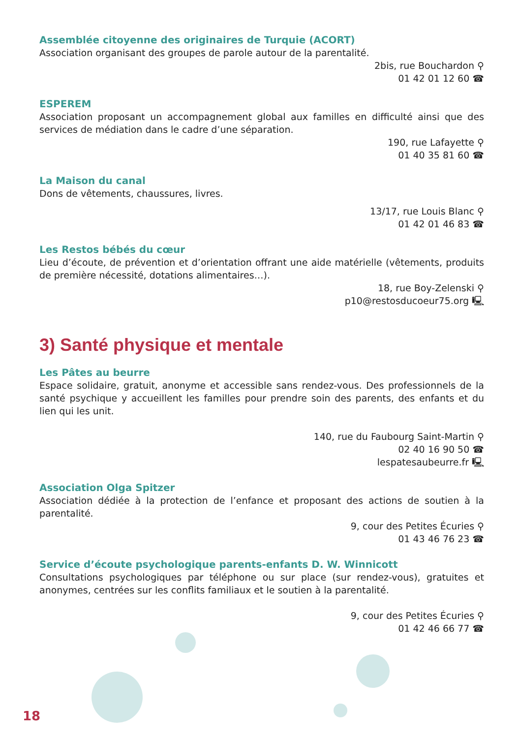Assemblée citoyenne des originaires de Turquie (ACORT)
Association organisant des groupes de parole autour de la parentalité.
2bis, rue Bouchardon ⚲
01 42 01 12 60 ☎
ESPEREM
Association proposant un accompagnement global aux familles en difficulté ainsi que des services de médiation dans le cadre d’une séparation.
190, rue Lafayette ⚲
01 40 35 81 60 ☎
La Maison du canal
Dons de vêtements, chaussures, livres.
13/17, rue Louis Blanc ⚲
01 42 01 46 83 ☎
Les Restos bébés du cœur
Lieu d’écoute, de prévention et d’orientation offrant une aide matérielle (vêtements, produits de première nécessité, dotations alimentaires…).
18, rue Boy-Zelenski ⚲
p10@restosducoeur75.org 🖳
3) Santé physique et mentale
Les Pâtes au beurre
Espace solidaire, gratuit, anonyme et accessible sans rendez-vous. Des professionnels de la santé psychique y accueillent les familles pour prendre soin des parents, des enfants et du lien qui les unit.
140, rue du Faubourg Saint-Martin ⚲
02 40 16 90 50 ☎
lespatesaubeurre.fr 🖳
Association Olga Spitzer
Association dédiée à la protection de l’enfance et proposant des actions de soutien à la parentalité.
9, cour des Petites Écuries ⚲
01 43 46 76 23 ☎
Service d’écoute psychologique parents-enfants D. W. Winnicott
Consultations psychologiques par téléphone ou sur place (sur rendez-vous), gratuites et anonymes, centrées sur les conflits familiaux et le soutien à la parentalité.
9, cour des Petites Écuries ⚲
01 42 46 66 77 ☎
18